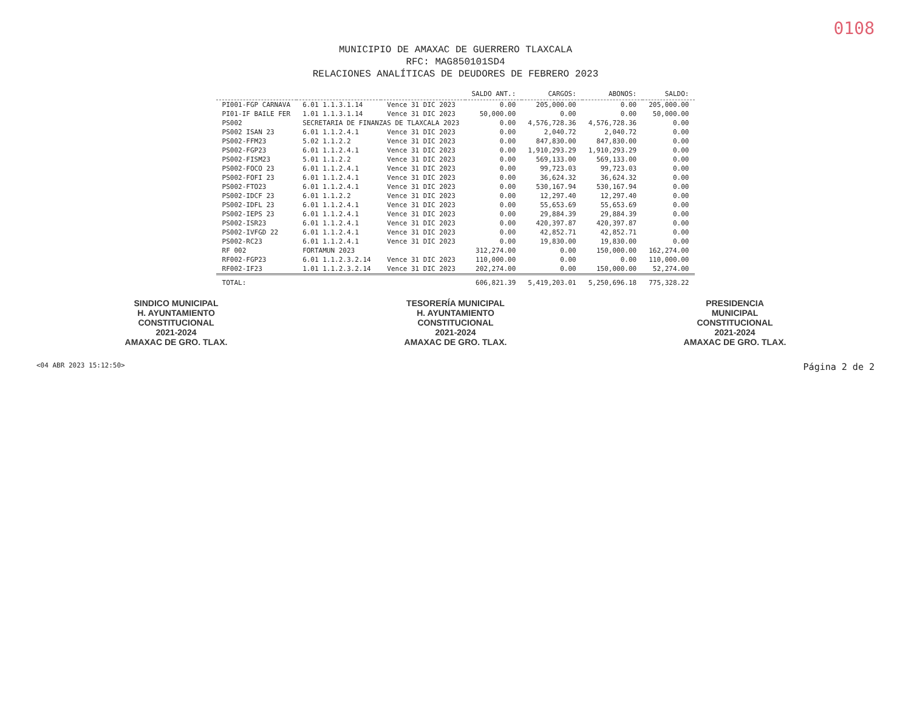0108
MUNICIPIO DE AMAXAC DE GUERRERO TLAXCALA
RFC: MAG850101SD4
RELACIONES ANALÍTICAS DE DEUDORES DE FEBRERO 2023
| | | | SALDO ANT.: | CARGOS: | ABONOS: | SALDO: |
| --- | --- | --- | --- | --- | --- | --- |
| PI001-FGP CARNAVA | 6.01 1.1.3.1.14 | Vence 31 DIC 2023 | 0.00 | 205,000.00 | 0.00 | 205,000.00 |
| PI01-IF BAILE FER | 1.01 1.1.3.1.14 | Vence 31 DIC 2023 | 50,000.00 | 0.00 | 0.00 | 50,000.00 |
| PS002 | SECRETARIA DE FINANZAS DE TLAXCALA 2023 | | 0.00 | 4,576,728.36 | 4,576,728.36 | 0.00 |
| PS002 ISAN 23 | 6.01 1.1.2.4.1 | Vence 31 DIC 2023 | 0.00 | 2,040.72 | 2,040.72 | 0.00 |
| PS002-FFM23 | 5.02 1.1.2.2 | Vence 31 DIC 2023 | 0.00 | 847,830.00 | 847,830.00 | 0.00 |
| PS002-FGP23 | 6.01 1.1.2.4.1 | Vence 31 DIC 2023 | 0.00 | 1,910,293.29 | 1,910,293.29 | 0.00 |
| PS002-FISM23 | 5.01 1.1.2.2 | Vence 31 DIC 2023 | 0.00 | 569,133.00 | 569,133.00 | 0.00 |
| PS002-FOCO 23 | 6.01 1.1.2.4.1 | Vence 31 DIC 2023 | 0.00 | 99,723.03 | 99,723.03 | 0.00 |
| PS002-FOFI 23 | 6.01 1.1.2.4.1 | Vence 31 DIC 2023 | 0.00 | 36,624.32 | 36,624.32 | 0.00 |
| PS002-FTO23 | 6.01 1.1.2.4.1 | Vence 31 DIC 2023 | 0.00 | 530,167.94 | 530,167.94 | 0.00 |
| PS002-IDCF 23 | 6.01 1.1.2.2 | Vence 31 DIC 2023 | 0.00 | 12,297.40 | 12,297.40 | 0.00 |
| PS002-IDFL 23 | 6.01 1.1.2.4.1 | Vence 31 DIC 2023 | 0.00 | 55,653.69 | 55,653.69 | 0.00 |
| PS002-IEPS 23 | 6.01 1.1.2.4.1 | Vence 31 DIC 2023 | 0.00 | 29,884.39 | 29,884.39 | 0.00 |
| PS002-ISR23 | 6.01 1.1.2.4.1 | Vence 31 DIC 2023 | 0.00 | 420,397.87 | 420,397.87 | 0.00 |
| PS002-IVFGD 22 | 6.01 1.1.2.4.1 | Vence 31 DIC 2023 | 0.00 | 42,852.71 | 42,852.71 | 0.00 |
| PS002-RC23 | 6.01 1.1.2.4.1 | Vence 31 DIC 2023 | 0.00 | 19,830.00 | 19,830.00 | 0.00 |
| RF 002 | FORTAMUN 2023 | | 312,274.00 | 0.00 | 150,000.00 | 162,274.00 |
| RF002-FGP23 | 6.01 1.1.2.3.2.14 | Vence 31 DIC 2023 | 110,000.00 | 0.00 | 0.00 | 110,000.00 |
| RF002-IF23 | 1.01 1.1.2.3.2.14 | Vence 31 DIC 2023 | 202,274.00 | 0.00 | 150,000.00 | 52,274.00 |
| TOTAL: | | | 606,821.39 | 5,419,203.01 | 5,250,696.18 | 775,328.22 |
SINDICO MUNICIPAL
H. AYUNTAMIENTO
CONSTITUCIONAL
2021-2024
AMAXAC DE GRO. TLAX.
TESORERÍA MUNICIPAL
H. AYUNTAMIENTO
CONSTITUCIONAL
2021-2024
AMAXAC DE GRO. TLAX.
PRESIDENCIA
MUNICIPAL
CONSTITUCIONAL
2021-2024
AMAXAC DE GRO. TLAX.
<04 ABR 2023 15:12:50> Página 2 de 2